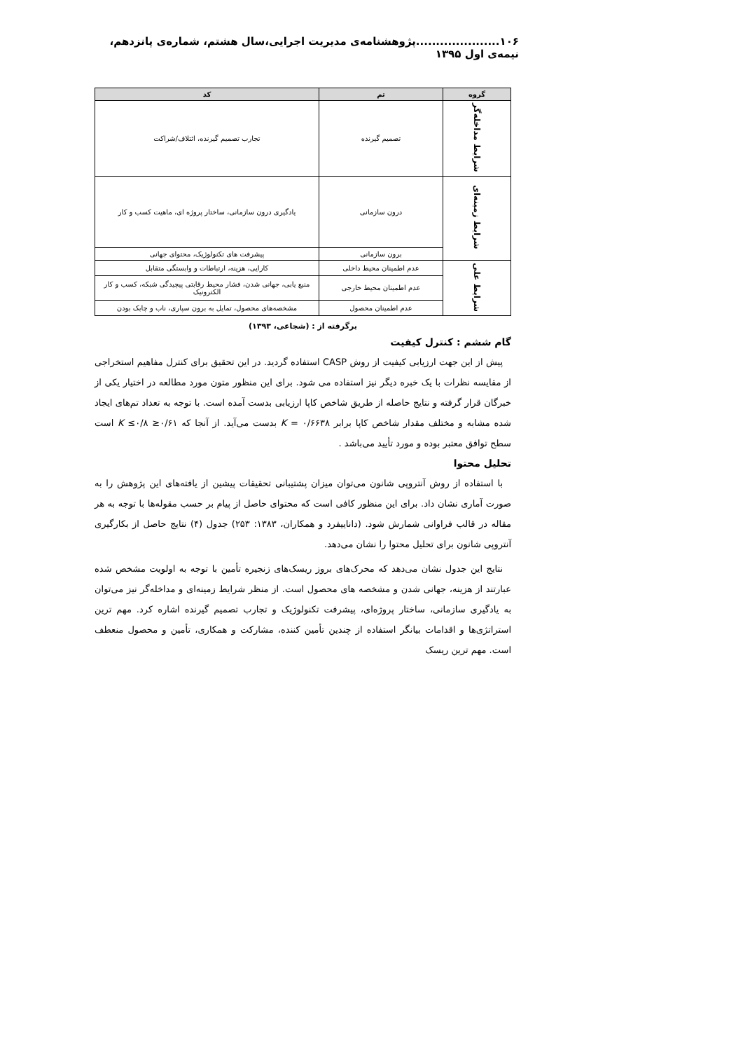۱۰۶.....................پژوهشنامه‌ی مدیریت اجرایی،سال هشتم، شماره‌ی پانزدهم، نیمه‌ی اول ۱۳۹۵
| گروه | تم | کد |
| --- | --- | --- |
| شرایط مداخله‌گر | تصمیم گیرنده | تجارب تصمیم گیرنده، ائتلاف/شراکت |
| شرایط زمینه‌ای | درون سازمانی | یادگیری درون سازمانی، ساختار پروژه ای، ماهیت کسب و کار |
| | برون سازمانی | پیشرفت های تکنولوژیک، محتوای جهانی |
| شرایط علی | عدم اطمینان محیط داخلی | کارایی، هزینه، ارتباطات و وابستگی متقابل |
| | عدم اطمینان محیط خارجی | منبع یابی، جهانی شدن، فشار محیط رقابتی پیچیدگی شبکه، کسب و کار الکترونیک |
| | عدم اطمینان محصول | مشخصه‌های محصول، تمایل به برون سپاری، ناب و چابک بودن |
برگرفته از : (شجاعی، ۱۳۹۳)
گام ششم : کنترل کیفیت
پیش از این جهت ارزیابی کیفیت از روش CASP استفاده گردید. در این تحقیق برای کنترل مفاهیم استخراجی از مقایسه نظرات با یک خبره دیگر نیز استفاده می شود. برای این منظور متون مورد مطالعه در اختیار یکی از خبرگان قرار گرفته و نتایج حاصله از طریق شاخص کاپا ارزیابی بدست آمده است. با توجه به تعداد تم‌های ایجاد شده مشابه و مختلف مقدار شاخص کاپا برابر K = ۰/۶۶۳۸ بدست می‌آید. از آنجا که ۰/۶۱≤ K ≤۰/۸ است سطح توافق معتبر بوده و مورد تأیید می‌باشد .
تحلیل محتوا
با استفاده از روش آنتروپی شانون می‌توان میزان پشتیبانی تحقیقات پیشین از یافته‌های این پژوهش را به صورت آماری نشان داد. برای این منظور کافی است که محتوای حاصل از پیام بر حسب مقوله‌ها با توجه به هر مقاله در قالب فراوانی شمارش شود. (داناییفرد و همکاران، ۱۳۸۳: ۲۵۳) جدول (۴) نتایج حاصل از بکارگیری آنتروپی شانون برای تحلیل محتوا را نشان می‌دهد.
نتایج این جدول نشان می‌دهد که محرک‌های بروز ریسک‌های زنجیره تأمین با توجه به اولویت مشخص شده عبارتند از هزینه، جهانی شدن و مشخصه های محصول است. از منظر شرایط زمینه‌ای و مداخله‌گر نیز می‌توان به یادگیری سازمانی، ساختار پروژه‌ای، پیشرفت تکنولوژیک و تجارب تصمیم گیرنده اشاره کرد. مهم ترین استراتژی‌ها و اقدامات بیانگر استفاده از چندین تأمین کننده، مشارکت و همکاری، تأمین و محصول منعطف است. مهم ترین ریسک